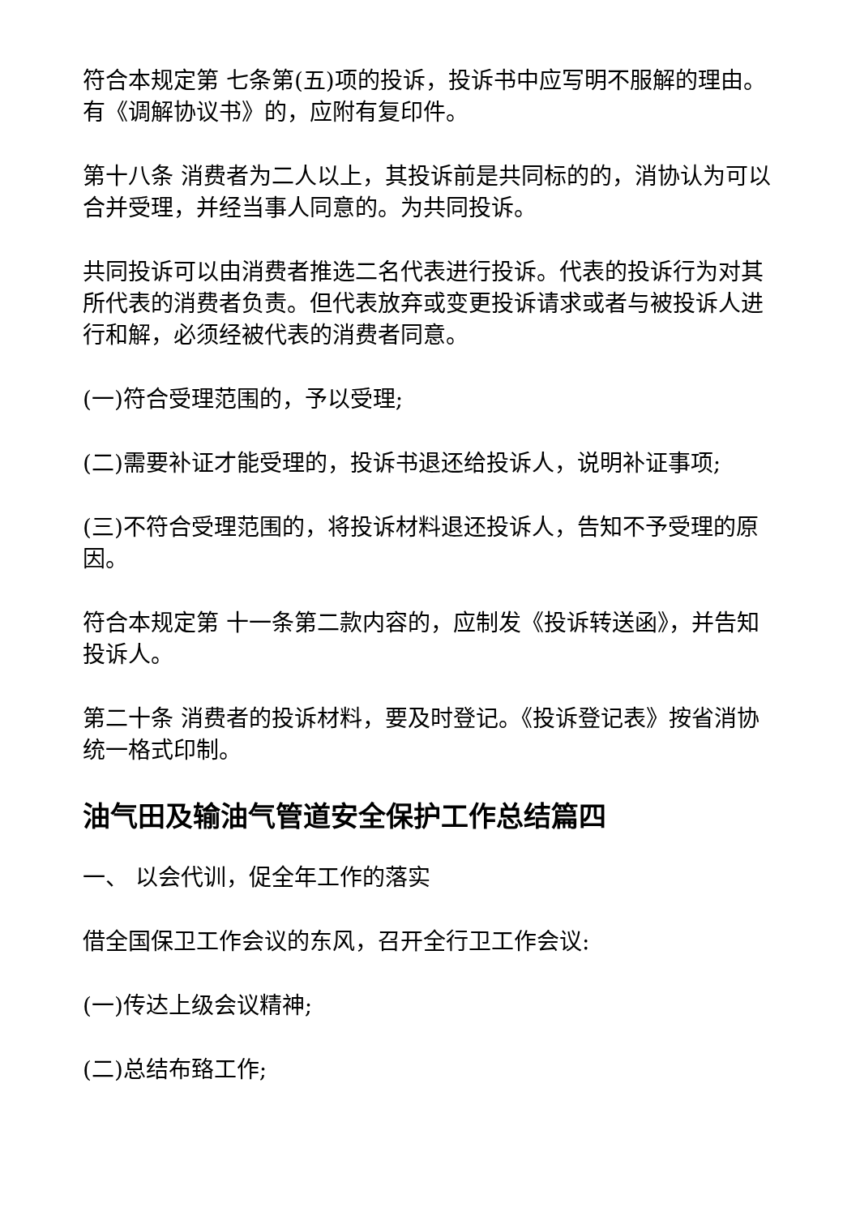符合本规定第 七条第(五)项的投诉，投诉书中应写明不服解的理由。有《调解协议书》的，应附有复印件。
第十八条 消费者为二人以上，其投诉前是共同标的的，消协认为可以合并受理，并经当事人同意的。为共同投诉。
共同投诉可以由消费者推选二名代表进行投诉。代表的投诉行为对其所代表的消费者负责。但代表放弃或变更投诉请求或者与被投诉人进行和解，必须经被代表的消费者同意。
(一)符合受理范围的，予以受理;
(二)需要补证才能受理的，投诉书退还给投诉人，说明补证事项;
(三)不符合受理范围的，将投诉材料退还投诉人，告知不予受理的原因。
符合本规定第 十一条第二款内容的，应制发《投诉转送函》，并告知投诉人。
第二十条 消费者的投诉材料，要及时登记。《投诉登记表》按省消协统一格式印制。
油气田及输油气管道安全保护工作总结篇四
一、 以会代训，促全年工作的落实
借全国保卫工作会议的东风，召开全行卫工作会议:
(一)传达上级会议精神;
(二)总结布臵工作;